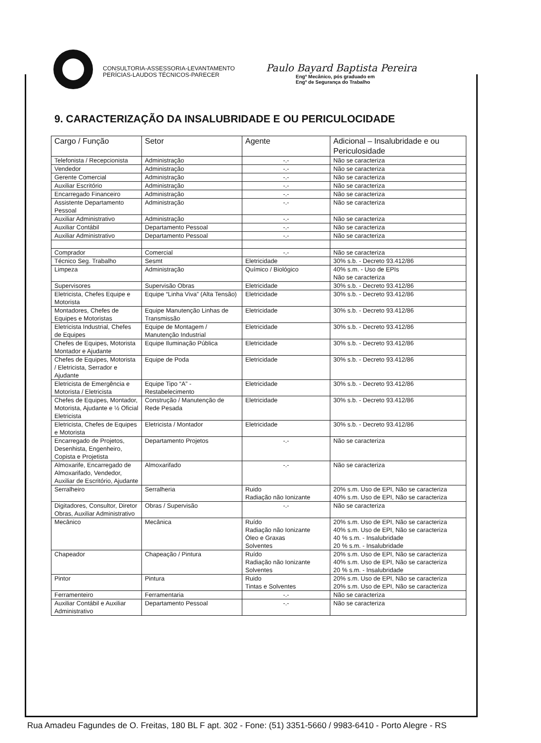CONSULTORIA-ASSESSORIA-LEVANTAMENTO
PERÍCIAS-LAUDOS TÉCNICOS-PARECER
Paulo Bayard Baptista Pereira
Engº Mecânico, pós graduado em
Engº de Segurança do Trabalho
9. CARACTERIZAÇÃO DA INSALUBRIDADE E OU PERICULOCIDADE
| Cargo / Função | Setor | Agente | Adicional – Insalubridade e ou Periculosidade |
| --- | --- | --- | --- |
| Telefonista / Recepcionista | Administração | -.- | Não se caracteriza |
| Vendedor | Administração | -.- | Não se caracteriza |
| Gerente Comercial | Administração | -.- | Não se caracteriza |
| Auxiliar Escritório | Administração | -.- | Não se caracteriza |
| Encarregado Financeiro | Administração | -.- | Não se caracteriza |
| Assistente Departamento Pessoal | Administração | -.- | Não se caracteriza |
| Auxiliar Administrativo | Administração | -.- | Não se caracteriza |
| Auxiliar Contábil | Departamento Pessoal | -.- | Não se caracteriza |
| Auxiliar Administrativo | Departamento Pessoal | -.- | Não se caracteriza |
| Comprador | Comercial | -.- | Não se caracteriza |
| Técnico Seg. Trabalho | Sesmt | Eletricidade | 30% s.b. - Decreto 93.412/86 |
| Limpeza | Administração | Químico / Biológico | 40% s.m. - Uso de EPIs Não se caracteriza |
| Supervisores | Supervisão Obras | Eletricidade | 30% s.b. - Decreto 93.412/86 |
| Eletricista, Chefes Equipe e Motorista | Equipe “Linha Viva” (Alta Tensão) | Eletricidade | 30% s.b. - Decreto 93.412/86 |
| Montadores, Chefes de Equipes e Motoristas | Equipe Manutenção Linhas de Transmissão | Eletricidade | 30% s.b. - Decreto 93.412/86 |
| Eletricista Industrial, Chefes de Equipes | Equipe de Montagem / Manutenção Industrial | Eletricidade | 30% s.b. - Decreto 93.412/86 |
| Chefes de Equipes, Motorista Montador e Ajudante | Equipe Iluminação Pública | Eletricidade | 30% s.b. - Decreto 93.412/86 |
| Chefes de Equipes, Motorista / Eletricista, Serrador e Ajudante | Equipe de Poda | Eletricidade | 30% s.b. - Decreto 93.412/86 |
| Eletricista de Emergência e Motorista / Eletricista | Equipe Tipo “A” - Restabelecimento | Eletricidade | 30% s.b. - Decreto 93.412/86 |
| Chefes de Equipes, Montador, Motorista, Ajudante e ½ Oficial Eletricista | Construção / Manutenção de Rede Pesada | Eletricidade | 30% s.b. - Decreto 93.412/86 |
| Eletricista, Chefes de Equipes e Motorista | Eletricista / Montador | Eletricidade | 30% s.b. - Decreto 93.412/86 |
| Encarregado de Projetos, Desenhista, Engenheiro, Copista e Projetista | Departamento Projetos | -.- | Não se caracteriza |
| Almoxarife, Encarregado de Almoxarifado, Vendedor, Auxiliar de Escritório, Ajudante | Almoxarifado | -.- | Não se caracteriza |
| Serralheiro | Serralheria | Ruido Radiação não Ionizante | 20% s.m. Uso de EPI, Não se caracteriza 40% s.m. Uso de EPI, Não se caracteriza |
| Digitadores, Consultor, Diretor Obras, Auxiliar Administrativo | Obras / Supervisão | -.- | Não se caracteriza |
| Mecânico | Mecânica | Ruído Radiação não Ionizante Óleo e Graxas Solventes | 20% s.m. Uso de EPI, Não se caracteriza 40% s.m. Uso de EPI, Não se caracteriza 40 % s.m. - Insalubridade 20 % s.m. - Insalubridade |
| Chapeador | Chapeação / Pintura | Ruído Radiação não Ionizante Solventes | 20% s.m. Uso de EPI, Não se caracteriza 40% s.m. Uso de EPI, Não se caracteriza 20 % s.m. - Insalubridade |
| Pintor | Pintura | Ruido Tintas e Solventes | 20% s.m. Uso de EPI, Não se caracteriza 20% s.m. Uso de EPI, Não se caracteriza |
| Ferramenteiro | Ferramentaria | -.- | Não se caracteriza |
| Auxiliar Contábil e Auxiliar Administrativo | Departamento Pessoal | -.- | Não se caracteriza |
Rua Amadeu Fagundes de O. Freitas, 180 BL F apt. 302 - Fone: (51) 3351-5660 / 9983-6410 - Porto Alegre - RS